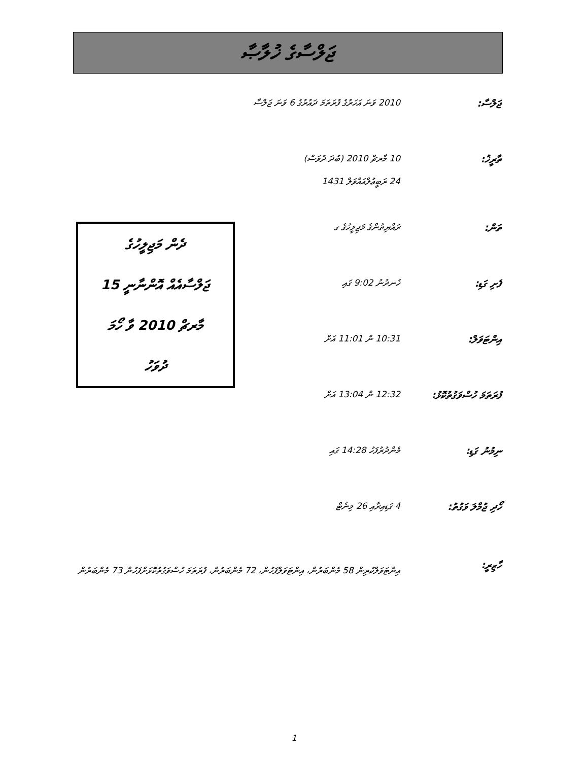ޖަލްސާގެ ޚުލާޞާ
ޖަލްސާ: 2010 ވަނަ އަހަރުގެ ފުރަތަމަ ދައުރުގެ 6 ވަނަ ޖަލްސާ
ތާރީޚު: 10 މާރޗް 2010 (ބުދަ ދުވަސް)
24 ރަބީޢުލްއައްވަލް 1431
ތަން: ރައްޔިތުންގެ މަޖިލީހުގެ ގ
ފެށި ގަޑި: ހެނދުނު 9:02 ގައި
އިންޓަވަލް: 10:31 ން 11:01 އަށް
ފުރަތަމަ ހުސްވަގުތުކޮޅު:
12:32 ން 13:04 އަށް
ނިމުނު ގަޑި: މެންދުރުފަހު 14:28 ގައި
ހޯދި ޖުމްލަ ވަގުތު:
4 ގަޑިއިރާއި 26 މިނެޓް
ހާޒިރީ:
އިންޓަވަލްކުރިން 58 މެންބަރުން، އިންޓަވަލްފަހުން، 72 މެންބަރުން، ފުރަތަމަ ހުސްވަގުތުކޮޅަށްފަހުން 73 މެންބަރުން
ދެން މަޖިލީހުގެ
ޖަލްސާއެއް އޮންނާނީ 15
މާރޗް 2010 ވާ ހޯމަ
ދުވަހު
1